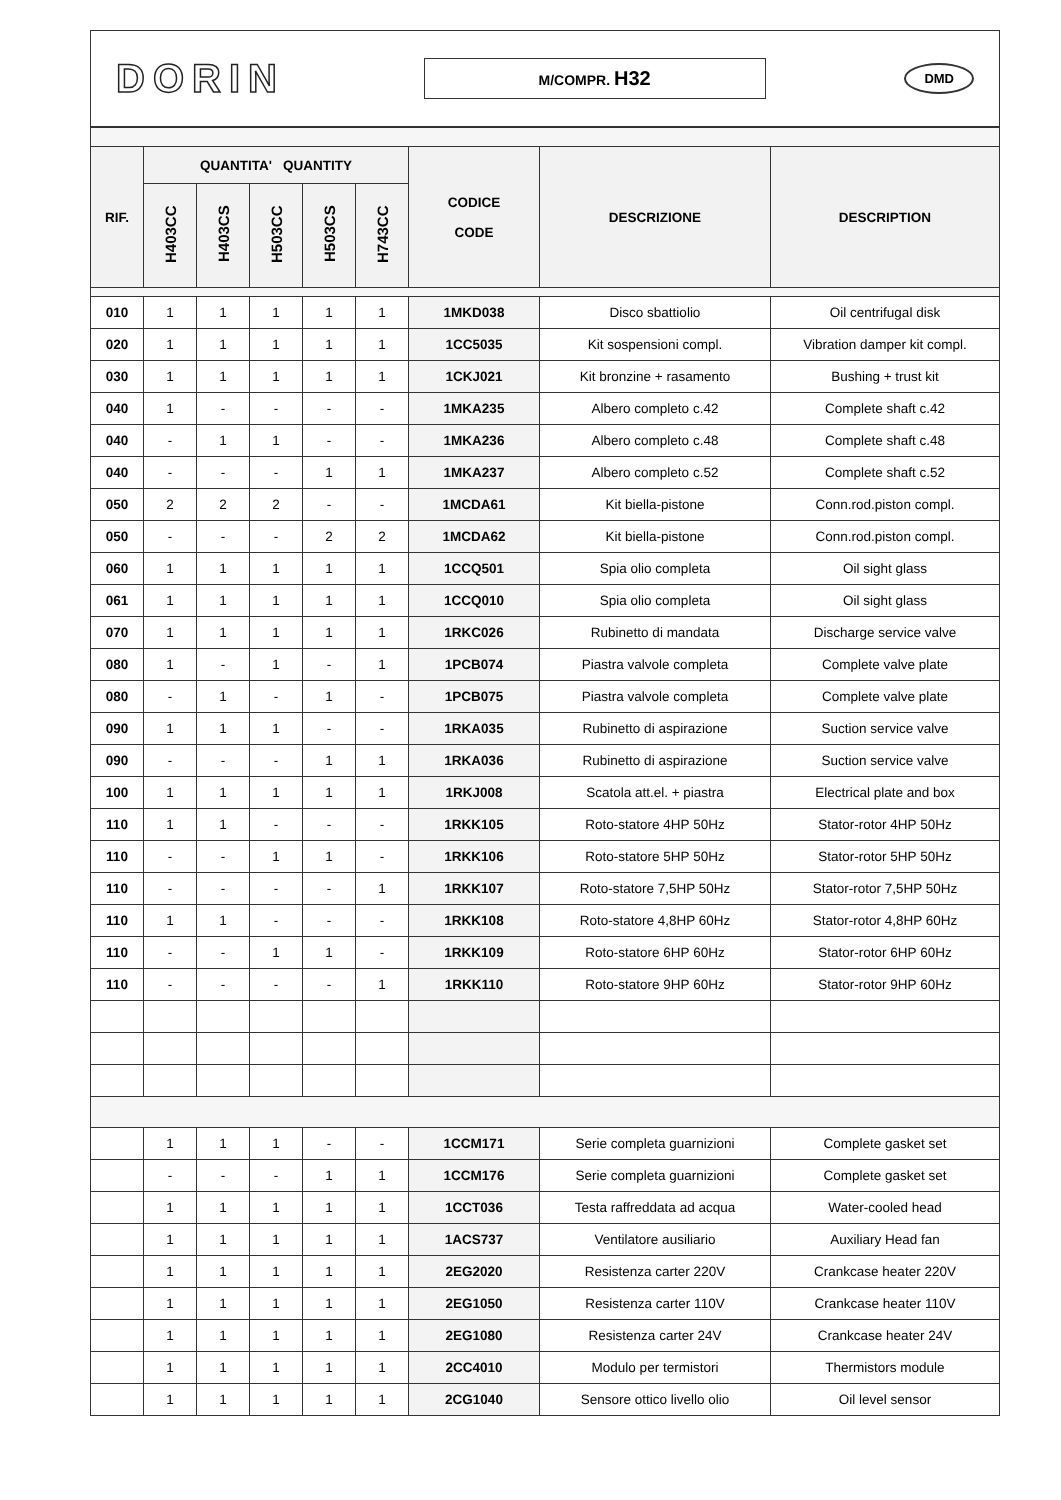DORIN
M/COMPR. H32
DMD
| RIF. | QUANTITA' QUANTITY | | | | | CODICE CODE | DESCRIZIONE | DESCRIPTION |
| --- | --- | --- | --- | --- | --- | --- | --- | --- |
| | H403CC | H403CS | H503CC | H503CS | H743CC | | | |
| 010 | 1 | 1 | 1 | 1 | 1 | 1MKD038 | Disco sbattiolio | Oil centrifugal disk |
| 020 | 1 | 1 | 1 | 1 | 1 | 1CC5035 | Kit sospensioni compl. | Vibration damper kit compl. |
| 030 | 1 | 1 | 1 | 1 | 1 | 1CKJ021 | Kit bronzine + rasamento | Bushing + trust kit |
| 040 | 1 | - | - | - | - | 1MKA235 | Albero completo c.42 | Complete shaft c.42 |
| 040 | - | 1 | 1 | - | - | 1MKA236 | Albero completo c.48 | Complete shaft c.48 |
| 040 | - | - | - | 1 | 1 | 1MKA237 | Albero completo c.52 | Complete shaft c.52 |
| 050 | 2 | 2 | 2 | - | - | 1MCDA61 | Kit biella-pistone | Conn.rod.piston compl. |
| 050 | - | - | - | 2 | 2 | 1MCDA62 | Kit biella-pistone | Conn.rod.piston compl. |
| 060 | 1 | 1 | 1 | 1 | 1 | 1CCQ501 | Spia olio completa | Oil sight glass |
| 061 | 1 | 1 | 1 | 1 | 1 | 1CCQ010 | Spia olio completa | Oil sight glass |
| 070 | 1 | 1 | 1 | 1 | 1 | 1RKC026 | Rubinetto di mandata | Discharge service valve |
| 080 | 1 | - | 1 | - | 1 | 1PCB074 | Piastra valvole completa | Complete valve plate |
| 080 | - | 1 | - | 1 | - | 1PCB075 | Piastra valvole completa | Complete valve plate |
| 090 | 1 | 1 | 1 | - | - | 1RKA035 | Rubinetto di aspirazione | Suction service valve |
| 090 | - | - | - | 1 | 1 | 1RKA036 | Rubinetto di aspirazione | Suction service valve |
| 100 | 1 | 1 | 1 | 1 | 1 | 1RKJ008 | Scatola att.el. + piastra | Electrical plate and box |
| 110 | 1 | 1 | - | - | - | 1RKK105 | Roto-statore 4HP 50Hz | Stator-rotor 4HP 50Hz |
| 110 | - | - | 1 | 1 | - | 1RKK106 | Roto-statore 5HP 50Hz | Stator-rotor 5HP 50Hz |
| 110 | - | - | - | - | 1 | 1RKK107 | Roto-statore 7,5HP 50Hz | Stator-rotor 7,5HP 50Hz |
| 110 | 1 | 1 | - | - | - | 1RKK108 | Roto-statore 4,8HP 60Hz | Stator-rotor 4,8HP 60Hz |
| 110 | - | - | 1 | 1 | - | 1RKK109 | Roto-statore 6HP 60Hz | Stator-rotor 6HP 60Hz |
| 110 | - | - | - | - | 1 | 1RKK110 | Roto-statore 9HP 60Hz | Stator-rotor 9HP 60Hz |
| | 1 | 1 | 1 | - | - | 1CCM171 | Serie completa guarnizioni | Complete gasket set |
| | - | - | - | 1 | 1 | 1CCM176 | Serie completa guarnizioni | Complete gasket set |
| | 1 | 1 | 1 | 1 | 1 | 1CCT036 | Testa raffreddata ad acqua | Water-cooled head |
| | 1 | 1 | 1 | 1 | 1 | 1ACS737 | Ventilatore ausiliario | Auxiliary Head fan |
| | 1 | 1 | 1 | 1 | 1 | 2EG2020 | Resistenza carter 220V | Crankcase heater 220V |
| | 1 | 1 | 1 | 1 | 1 | 2EG1050 | Resistenza carter 110V | Crankcase heater 110V |
| | 1 | 1 | 1 | 1 | 1 | 2EG1080 | Resistenza carter 24V | Crankcase heater 24V |
| | 1 | 1 | 1 | 1 | 1 | 2CC4010 | Modulo per termistori | Thermistors module |
| | 1 | 1 | 1 | 1 | 1 | 2CG1040 | Sensore ottico livello olio | Oil level sensor |